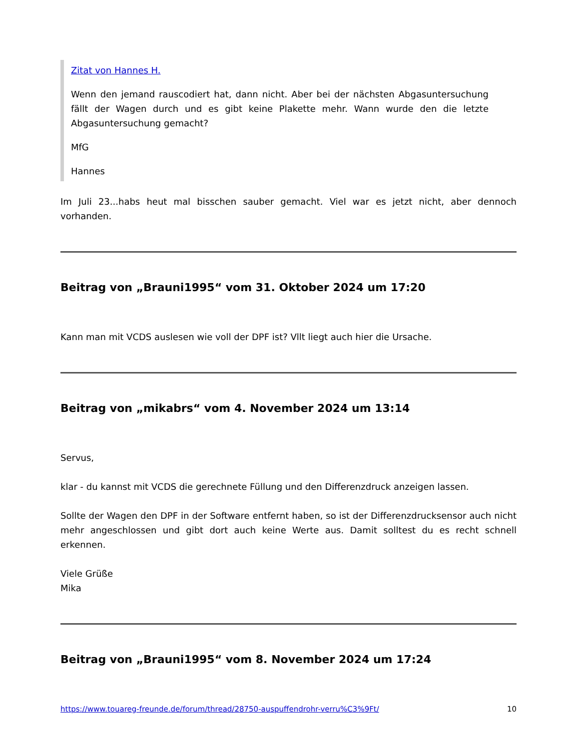Zitat von Hannes H.
Wenn den jemand rauscodiert hat, dann nicht. Aber bei der nächsten Abgasuntersuchung fällt der Wagen durch und es gibt keine Plakette mehr. Wann wurde den die letzte Abgasuntersuchung gemacht?
MfG
Hannes
Im Juli 23...habs heut mal bisschen sauber gemacht. Viel war es jetzt nicht, aber dennoch vorhanden.
Beitrag von „Brauni1995“ vom 31. Oktober 2024 um 17:20
Kann man mit VCDS auslesen wie voll der DPF ist? Vllt liegt auch hier die Ursache.
Beitrag von „mikabrs“ vom 4. November 2024 um 13:14
Servus,
klar - du kannst mit VCDS die gerechnete Füllung und den Differenzdruck anzeigen lassen.
Sollte der Wagen den DPF in der Software entfernt haben, so ist der Differenzdrucksensor auch nicht mehr angeschlossen und gibt dort auch keine Werte aus. Damit solltest du es recht schnell erkennen.
Viele Grüße
Mika
Beitrag von „Brauni1995“ vom 8. November 2024 um 17:24
https://www.touareg-freunde.de/forum/thread/28750-auspuffendrohr-verru%C3%9Ft/ 10